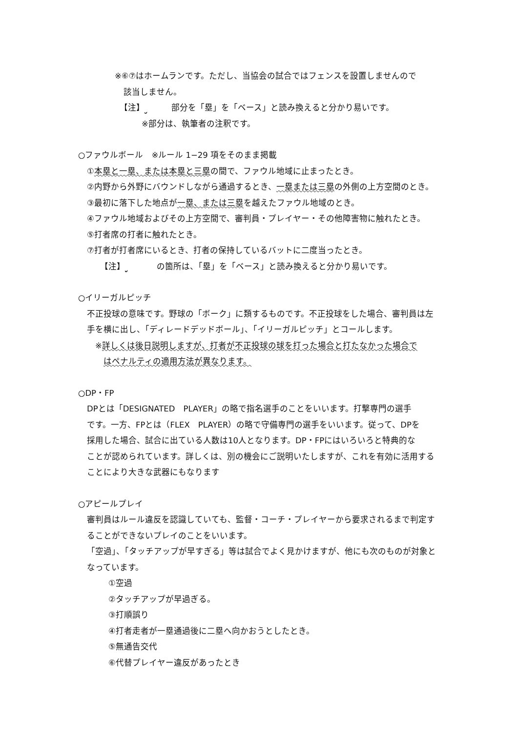※⑥⑦はホームランです。ただし、当協会の試合ではフェンスを設置しませんので
該当しません。
【注】 部分を「塁」を「ベース」と読み換えると分かり易いです。
※部分は、執筆者の注釈です。
○ファウルボール　※ルール 1−29 項をそのまま掲載
①本塁と一塁、または本塁と三塁の間で、ファウル地域に止まったとき。
②内野から外野にバウンドしながら通過するとき、一塁または三塁の外側の上方空間のとき。
③最初に落下した地点が一塁、または三塁を越えたファウル地域のとき。
④ファウル地域およびその上方空間で、審判員・プレイヤー・その他障害物に触れたとき。
⑤打者席の打者に触れたとき。
⑦打者が打者席にいるとき、打者の保持しているバットに二度当ったとき。
【注】 の箇所は、「塁」を「ベース」と読み換えると分かり易いです。
○イリーガルピッチ
不正投球の意味です。野球の「ボーク」に類するものです。不正投球をした場合、審判員は左
手を横に出し、「ディレードデッドボール」、「イリーガルピッチ」とコールします。
※詳しくは後日説明しますが、打者が不正投球の球を打った場合と打たなかった場合で
はペナルティの適用方法が異なります。
○DP・FP
DPとは「DESIGNATED　PLAYER」の略で指名選手のことをいいます。打撃専門の選手
です。一方、FPとは（FLEX　PLAYER）の略で守備専門の選手をいいます。従って、DPを
採用した場合、試合に出ている人数は10人となります。DP・FPにはいろいろと特典的な
ことが認められています。詳しくは、別の機会にご説明いたしますが、これを有効に活用する
ことにより大きな武器にもなります
○アピールプレイ
審判員はルール違反を認識していても、監督・コーチ・プレイヤーから要求されるまで判定す
ることができないプレイのことをいいます。
「空過」、「タッチアップが早すぎる」等は試合でよく見かけますが、他にも次のものが対象と
なっています。
①空過
②タッチアップが早過ぎる。
③打順誤り
④打者走者が一塁通過後に二塁へ向かおうとしたとき。
⑤無通告交代
⑥代替プレイヤー違反があったとき